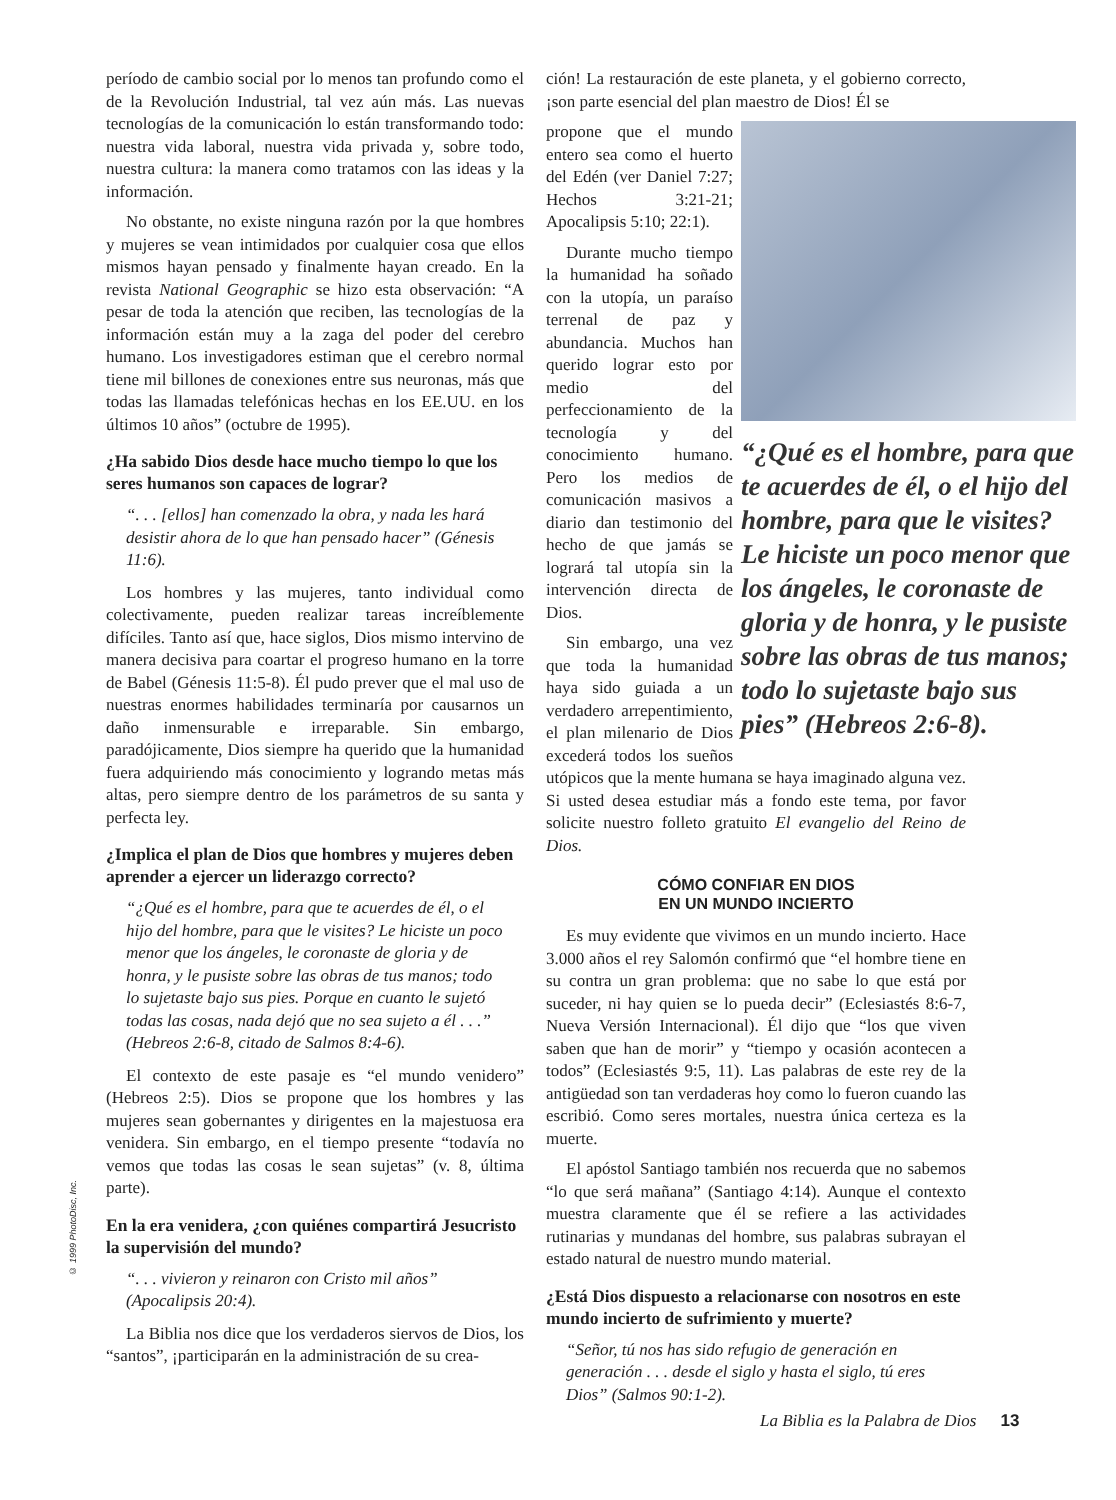período de cambio social por lo menos tan profundo como el de la Revolución Industrial, tal vez aún más. Las nuevas tecnologías de la comunicación lo están transformando todo: nuestra vida laboral, nuestra vida privada y, sobre todo, nuestra cultura: la manera como tratamos con las ideas y la información.
No obstante, no existe ninguna razón por la que hombres y mujeres se vean intimidados por cualquier cosa que ellos mismos hayan pensado y finalmente hayan creado. En la revista National Geographic se hizo esta observación: “A pesar de toda la atención que reciben, las tecnologías de la información están muy a la zaga del poder del cerebro humano. Los investigadores estiman que el cerebro normal tiene mil billones de conexiones entre sus neuronas, más que todas las llamadas telefónicas hechas en los EE.UU. en los últimos 10 años” (octubre de 1995).
¿Ha sabido Dios desde hace mucho tiempo lo que los seres humanos son capaces de lograr?
“. . . [ellos] han comenzado la obra, y nada les hará desistir ahora de lo que han pensado hacer” (Génesis 11:6).
Los hombres y las mujeres, tanto individual como colectivamente, pueden realizar tareas increíblemente difíciles. Tanto así que, hace siglos, Dios mismo intervino de manera decisiva para coartar el progreso humano en la torre de Babel (Génesis 11:5-8). Él pudo prever que el mal uso de nuestras enormes habilidades terminaría por causarnos un daño inmensurable e irreparable. Sin embargo, paradójicamente, Dios siempre ha querido que la humanidad fuera adquiriendo más conocimiento y logrando metas más altas, pero siempre dentro de los parámetros de su santa y perfecta ley.
¿Implica el plan de Dios que hombres y mujeres deben aprender a ejercer un liderazgo correcto?
“¿Qué es el hombre, para que te acuerdes de él, o el hijo del hombre, para que le visites? Le hiciste un poco menor que los ángeles, le coronaste de gloria y de honra, y le pusiste sobre las obras de tus manos; todo lo sujetaste bajo sus pies. Porque en cuanto le sujetó todas las cosas, nada dejó que no sea sujeto a él . . .” (Hebreos 2:6-8, citado de Salmos 8:4-6).
El contexto de este pasaje es “el mundo venidero” (Hebreos 2:5). Dios se propone que los hombres y las mujeres sean gobernantes y dirigentes en la majestuosa era venidera. Sin embargo, en el tiempo presente “todavía no vemos que todas las cosas le sean sujetas” (v. 8, última parte).
En la era venidera, ¿con quiénes compartirá Jesucristo la supervisión del mundo?
“. . . vivieron y reinaron con Cristo mil años” (Apocalipsis 20:4).
La Biblia nos dice que los verdaderos siervos de Dios, los “santos”, ¡participarán en la administración de su crea-
ción! La restauración de este planeta, y el gobierno correcto, ¡son parte esencial del plan maestro de Dios! Él se
“¿Qué es el hombre, para que te acuerdes de él, o el hijo del hombre, para que le visites? Le hiciste un poco menor que los ángeles, le coronaste de gloria y de honra, y le pusiste sobre las obras de tus manos; todo lo sujetaste bajo sus pies” (Hebreos 2:6-8).
propone que el mundo entero sea como el huerto del Edén (ver Daniel 7:27; Hechos 3:21-21; Apocalipsis 5:10; 22:1).
Durante mucho tiempo la humanidad ha soñado con la utopía, un paraíso terrenal de paz y abundancia. Muchos han querido lograr esto por medio del perfeccionamiento de la tecnología y del conocimiento humano. Pero los medios de comunicación masivos a diario dan testimonio del hecho de que jamás se logrará tal utopía sin la intervención directa de Dios.
Sin embargo, una vez que toda la humanidad haya sido guiada a un verdadero arrepentimiento, el plan milenario de Dios excederá todos los sueños utópicos que la mente humana se haya imaginado alguna vez. Si usted desea estudiar más a fondo este tema, por favor solicite nuestro folleto gratuito El evangelio del Reino de Dios.
CÓMO CONFIAR EN DIOS
EN UN MUNDO INCIERTO
Es muy evidente que vivimos en un mundo incierto. Hace 3.000 años el rey Salomón confirmó que “el hombre tiene en su contra un gran problema: que no sabe lo que está por suceder, ni hay quien se lo pueda decir” (Eclesiastés 8:6-7, Nueva Versión Internacional). Él dijo que “los que viven saben que han de morir” y “tiempo y ocasión acontecen a todos” (Eclesiastés 9:5, 11). Las palabras de este rey de la antigüedad son tan verdaderas hoy como lo fueron cuando las escribió. Como seres mortales, nuestra única certeza es la muerte.
El apóstol Santiago también nos recuerda que no sabemos “lo que será mañana” (Santiago 4:14). Aunque el contexto muestra claramente que él se refiere a las actividades rutinarias y mundanas del hombre, sus palabras subrayan el estado natural de nuestro mundo material.
¿Está Dios dispuesto a relacionarse con nosotros en este mundo incierto de sufrimiento y muerte?
“Señor, tú nos has sido refugio de generación en generación . . . desde el siglo y hasta el siglo, tú eres Dios” (Salmos 90:1-2).
© 1999 PhotoDisc, Inc.
La Biblia es la Palabra de Dios 13